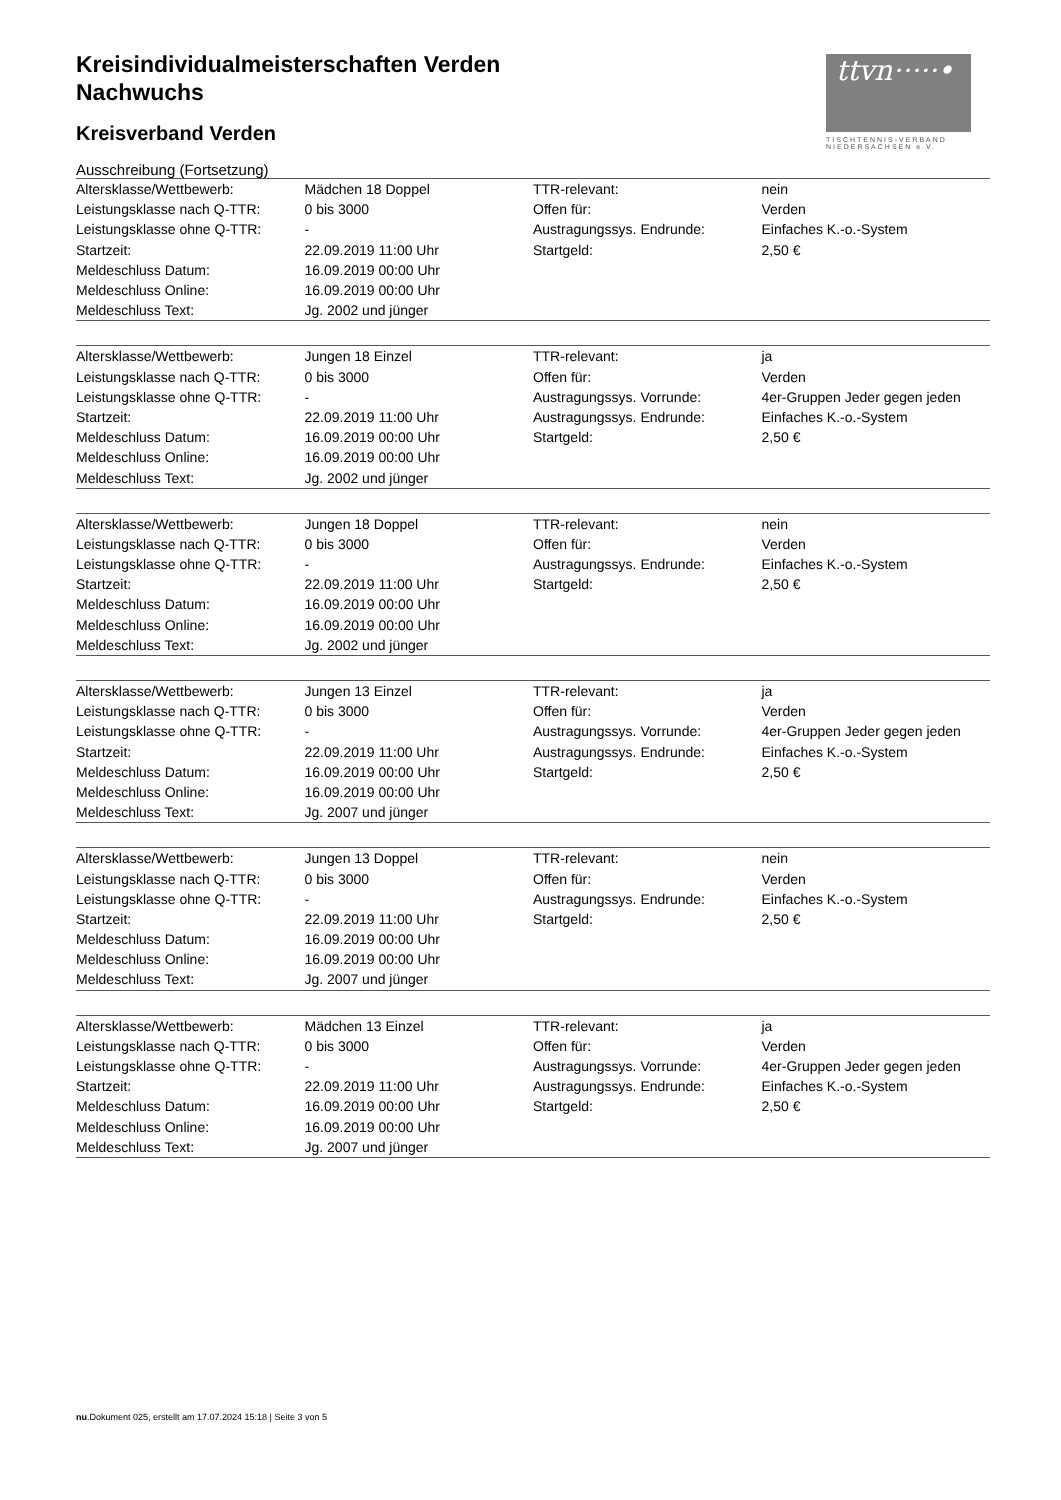ttvn·····•
TISCHTENNIS-VERBAND NIEDERSACHSEN e.V.
Kreisindividualmeisterschaften Verden
Nachwuchs
Kreisverband Verden
Ausschreibung (Fortsetzung)
| Altersklasse/Wettbewerb: | Mädchen 18 Doppel | TTR-relevant: | nein |
| Leistungsklasse nach Q-TTR: | 0 bis 3000 | Offen für: | Verden |
| Leistungsklasse ohne Q-TTR: | - | Austragungssys. Endrunde: | Einfaches K.-o.-System |
| Startzeit: | 22.09.2019 11:00 Uhr | Startgeld: | 2,50 € |
| Meldeschluss Datum: | 16.09.2019 00:00 Uhr | | |
| Meldeschluss Online: | 16.09.2019 00:00 Uhr | | |
| Meldeschluss Text: | Jg. 2002 und jünger | | |
| Altersklasse/Wettbewerb: | Jungen 18 Einzel | TTR-relevant: | ja |
| Leistungsklasse nach Q-TTR: | 0 bis 3000 | Offen für: | Verden |
| Leistungsklasse ohne Q-TTR: | - | Austragungssys. Vorrunde: | 4er-Gruppen Jeder gegen jeden |
| Startzeit: | 22.09.2019 11:00 Uhr | Austragungssys. Endrunde: | Einfaches K.-o.-System |
| Meldeschluss Datum: | 16.09.2019 00:00 Uhr | Startgeld: | 2,50 € |
| Meldeschluss Online: | 16.09.2019 00:00 Uhr | | |
| Meldeschluss Text: | Jg. 2002 und jünger | | |
| Altersklasse/Wettbewerb: | Jungen 18 Doppel | TTR-relevant: | nein |
| Leistungsklasse nach Q-TTR: | 0 bis 3000 | Offen für: | Verden |
| Leistungsklasse ohne Q-TTR: | - | Austragungssys. Endrunde: | Einfaches K.-o.-System |
| Startzeit: | 22.09.2019 11:00 Uhr | Startgeld: | 2,50 € |
| Meldeschluss Datum: | 16.09.2019 00:00 Uhr | | |
| Meldeschluss Online: | 16.09.2019 00:00 Uhr | | |
| Meldeschluss Text: | Jg. 2002 und jünger | | |
| Altersklasse/Wettbewerb: | Jungen 13 Einzel | TTR-relevant: | ja |
| Leistungsklasse nach Q-TTR: | 0 bis 3000 | Offen für: | Verden |
| Leistungsklasse ohne Q-TTR: | - | Austragungssys. Vorrunde: | 4er-Gruppen Jeder gegen jeden |
| Startzeit: | 22.09.2019 11:00 Uhr | Austragungssys. Endrunde: | Einfaches K.-o.-System |
| Meldeschluss Datum: | 16.09.2019 00:00 Uhr | Startgeld: | 2,50 € |
| Meldeschluss Online: | 16.09.2019 00:00 Uhr | | |
| Meldeschluss Text: | Jg. 2007 und jünger | | |
| Altersklasse/Wettbewerb: | Jungen 13 Doppel | TTR-relevant: | nein |
| Leistungsklasse nach Q-TTR: | 0 bis 3000 | Offen für: | Verden |
| Leistungsklasse ohne Q-TTR: | - | Austragungssys. Endrunde: | Einfaches K.-o.-System |
| Startzeit: | 22.09.2019 11:00 Uhr | Startgeld: | 2,50 € |
| Meldeschluss Datum: | 16.09.2019 00:00 Uhr | | |
| Meldeschluss Online: | 16.09.2019 00:00 Uhr | | |
| Meldeschluss Text: | Jg. 2007 und jünger | | |
| Altersklasse/Wettbewerb: | Mädchen 13 Einzel | TTR-relevant: | ja |
| Leistungsklasse nach Q-TTR: | 0 bis 3000 | Offen für: | Verden |
| Leistungsklasse ohne Q-TTR: | - | Austragungssys. Vorrunde: | 4er-Gruppen Jeder gegen jeden |
| Startzeit: | 22.09.2019 11:00 Uhr | Austragungssys. Endrunde: | Einfaches K.-o.-System |
| Meldeschluss Datum: | 16.09.2019 00:00 Uhr | Startgeld: | 2,50 € |
| Meldeschluss Online: | 16.09.2019 00:00 Uhr | | |
| Meldeschluss Text: | Jg. 2007 und jünger | | |
nu.Dokument 025, erstellt am 17.07.2024 15:18 | Seite 3 von 5